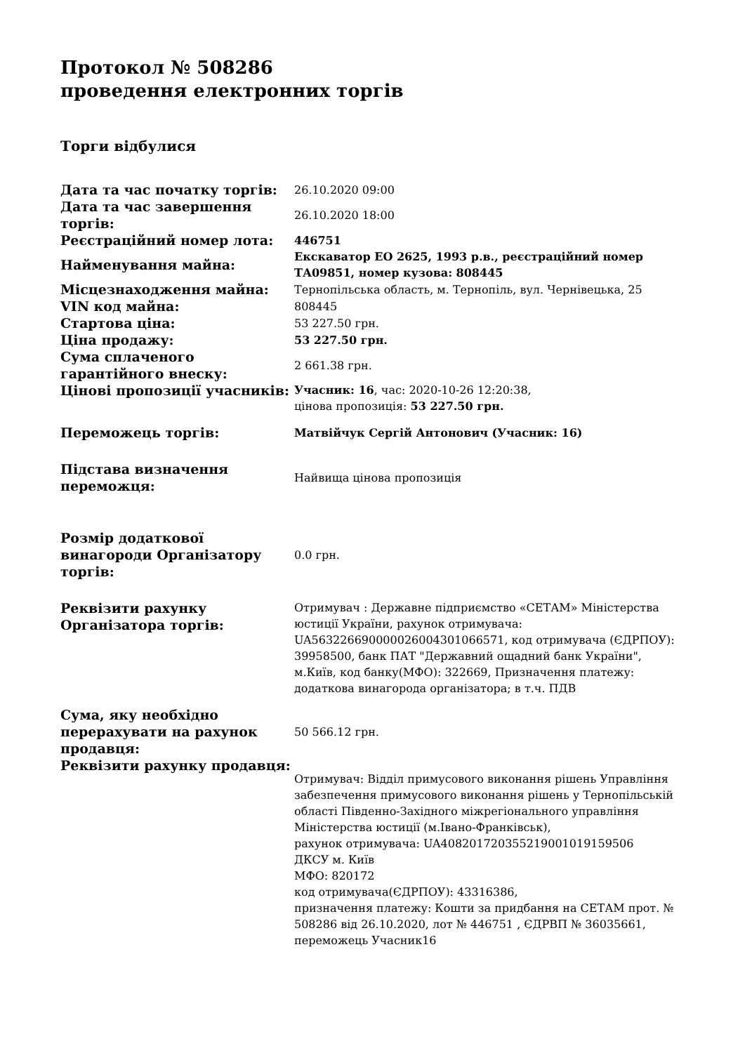Протокол № 508286
проведення електронних торгів
Торги відбулися
| Дата та час початку торгів: | 26.10.2020 09:00 |
| Дата та час завершення торгів: | 26.10.2020 18:00 |
| Реєстраційний номер лота: | 446751 |
| Найменування майна: | Екскаватор ЕО 2625, 1993 р.в., реєстраційний номер ТА09851, номер кузова: 808445 |
| Місцезнаходження майна: | Тернопільська область, м. Тернопіль, вул. Чернівецька, 25 |
| VIN код майна: | 808445 |
| Стартова ціна: | 53 227.50 грн. |
| Ціна продажу: | 53 227.50 грн. |
| Сума сплаченого гарантійного внеску: | 2 661.38 грн. |
| Цінові пропозиції учасників: | Учасник: 16 , час: 2020-10-26 12:20:38, цінова пропозиція: 53 227.50 грн. |
| Переможець торгів: | Матвійчук Сергій Антонович (Учасник: 16) |
| Підстава визначення переможця: | Найвища цінова пропозиція |
| Розмір додаткової винагороди Організатору торгів: | 0.0 грн. |
| Реквізити рахунку Організатора торгів: | Отримувач : Державне підприємство «СЕТАМ» Міністерства юстиції України, рахунок отримувача: UA563226690000026004301066571, код отримувача (ЄДРПОУ): 39958500, банк ПАТ "Державний ощадний банк України", м.Київ, код банку(МФО): 322669, Призначення платежу: додаткова винагорода організатора; в т.ч. ПДВ |
| Сума, яку необхідно перерахувати на рахунок продавця: | 50 566.12 грн. |
| Реквізити рахунку продавця: | Отримувач: Відділ примусового виконання рішень Управління забезпечення примусового виконання рішень у Тернопільській області Південно-Західного міжрегіонального управління Міністерства юстиції (м.Івано-Франківськ), рахунок отримувача: UA408201720355219001019159506 ДКСУ м. Київ МФО: 820172 код отримувача(ЄДРПОУ): 43316386, призначення платежу: Кошти за придбання на СЕТАМ прот. № 508286 від 26.10.2020, лот № 446751 , ЄДРВП № 36035661, переможець Учасник16 |